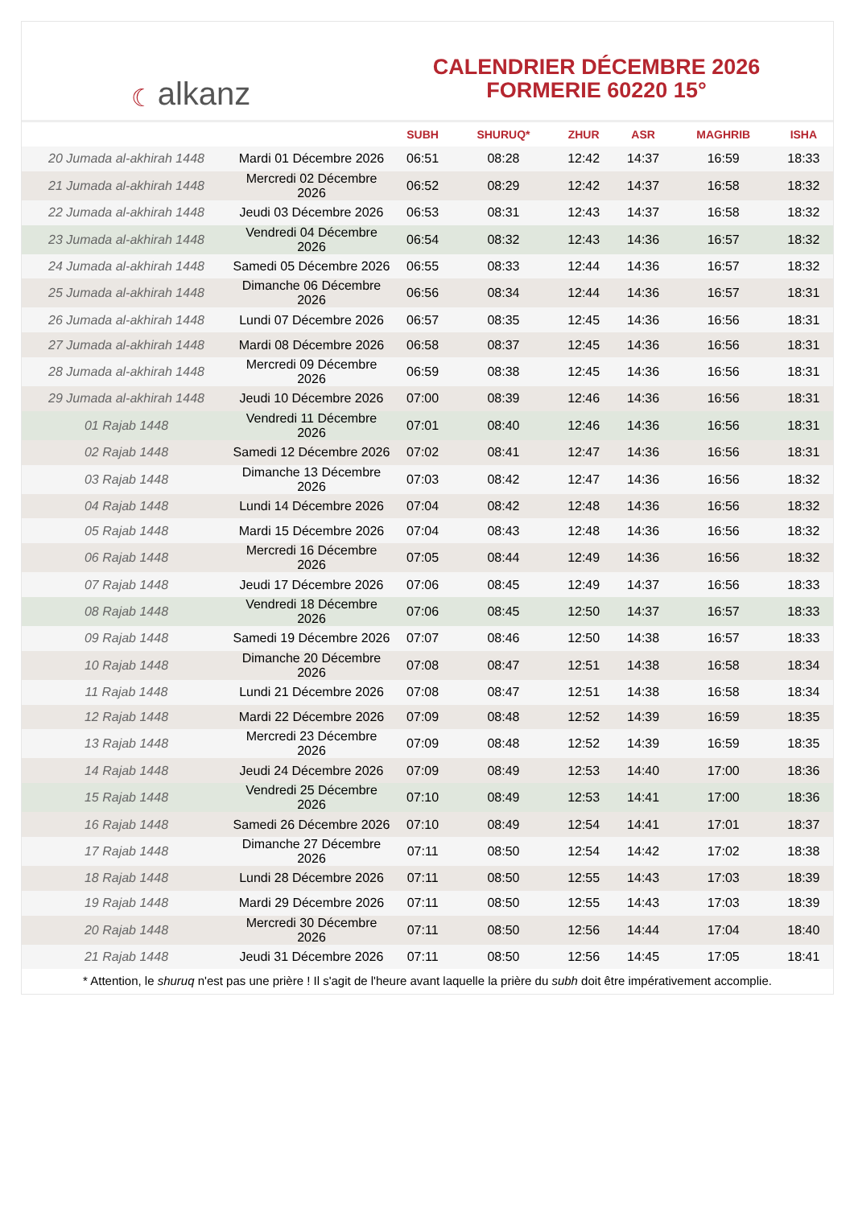☾ alkanz
CALENDRIER DÉCEMBRE 2026
FORMERIE 60220 15°
| | | SUBH | SHURUQ* | ZHUR | ASR | MAGHRIB | ISHA |
| --- | --- | --- | --- | --- | --- | --- | --- |
| 20 Jumada al-akhirah 1448 | Mardi 01 Décembre 2026 | 06:51 | 08:28 | 12:42 | 14:37 | 16:59 | 18:33 |
| 21 Jumada al-akhirah 1448 | Mercredi 02 Décembre 2026 | 06:52 | 08:29 | 12:42 | 14:37 | 16:58 | 18:32 |
| 22 Jumada al-akhirah 1448 | Jeudi 03 Décembre 2026 | 06:53 | 08:31 | 12:43 | 14:37 | 16:58 | 18:32 |
| 23 Jumada al-akhirah 1448 | Vendredi 04 Décembre 2026 | 06:54 | 08:32 | 12:43 | 14:36 | 16:57 | 18:32 |
| 24 Jumada al-akhirah 1448 | Samedi 05 Décembre 2026 | 06:55 | 08:33 | 12:44 | 14:36 | 16:57 | 18:32 |
| 25 Jumada al-akhirah 1448 | Dimanche 06 Décembre 2026 | 06:56 | 08:34 | 12:44 | 14:36 | 16:57 | 18:31 |
| 26 Jumada al-akhirah 1448 | Lundi 07 Décembre 2026 | 06:57 | 08:35 | 12:45 | 14:36 | 16:56 | 18:31 |
| 27 Jumada al-akhirah 1448 | Mardi 08 Décembre 2026 | 06:58 | 08:37 | 12:45 | 14:36 | 16:56 | 18:31 |
| 28 Jumada al-akhirah 1448 | Mercredi 09 Décembre 2026 | 06:59 | 08:38 | 12:45 | 14:36 | 16:56 | 18:31 |
| 29 Jumada al-akhirah 1448 | Jeudi 10 Décembre 2026 | 07:00 | 08:39 | 12:46 | 14:36 | 16:56 | 18:31 |
| 01 Rajab 1448 | Vendredi 11 Décembre 2026 | 07:01 | 08:40 | 12:46 | 14:36 | 16:56 | 18:31 |
| 02 Rajab 1448 | Samedi 12 Décembre 2026 | 07:02 | 08:41 | 12:47 | 14:36 | 16:56 | 18:31 |
| 03 Rajab 1448 | Dimanche 13 Décembre 2026 | 07:03 | 08:42 | 12:47 | 14:36 | 16:56 | 18:32 |
| 04 Rajab 1448 | Lundi 14 Décembre 2026 | 07:04 | 08:42 | 12:48 | 14:36 | 16:56 | 18:32 |
| 05 Rajab 1448 | Mardi 15 Décembre 2026 | 07:04 | 08:43 | 12:48 | 14:36 | 16:56 | 18:32 |
| 06 Rajab 1448 | Mercredi 16 Décembre 2026 | 07:05 | 08:44 | 12:49 | 14:36 | 16:56 | 18:32 |
| 07 Rajab 1448 | Jeudi 17 Décembre 2026 | 07:06 | 08:45 | 12:49 | 14:37 | 16:56 | 18:33 |
| 08 Rajab 1448 | Vendredi 18 Décembre 2026 | 07:06 | 08:45 | 12:50 | 14:37 | 16:57 | 18:33 |
| 09 Rajab 1448 | Samedi 19 Décembre 2026 | 07:07 | 08:46 | 12:50 | 14:38 | 16:57 | 18:33 |
| 10 Rajab 1448 | Dimanche 20 Décembre 2026 | 07:08 | 08:47 | 12:51 | 14:38 | 16:58 | 18:34 |
| 11 Rajab 1448 | Lundi 21 Décembre 2026 | 07:08 | 08:47 | 12:51 | 14:38 | 16:58 | 18:34 |
| 12 Rajab 1448 | Mardi 22 Décembre 2026 | 07:09 | 08:48 | 12:52 | 14:39 | 16:59 | 18:35 |
| 13 Rajab 1448 | Mercredi 23 Décembre 2026 | 07:09 | 08:48 | 12:52 | 14:39 | 16:59 | 18:35 |
| 14 Rajab 1448 | Jeudi 24 Décembre 2026 | 07:09 | 08:49 | 12:53 | 14:40 | 17:00 | 18:36 |
| 15 Rajab 1448 | Vendredi 25 Décembre 2026 | 07:10 | 08:49 | 12:53 | 14:41 | 17:00 | 18:36 |
| 16 Rajab 1448 | Samedi 26 Décembre 2026 | 07:10 | 08:49 | 12:54 | 14:41 | 17:01 | 18:37 |
| 17 Rajab 1448 | Dimanche 27 Décembre 2026 | 07:11 | 08:50 | 12:54 | 14:42 | 17:02 | 18:38 |
| 18 Rajab 1448 | Lundi 28 Décembre 2026 | 07:11 | 08:50 | 12:55 | 14:43 | 17:03 | 18:39 |
| 19 Rajab 1448 | Mardi 29 Décembre 2026 | 07:11 | 08:50 | 12:55 | 14:43 | 17:03 | 18:39 |
| 20 Rajab 1448 | Mercredi 30 Décembre 2026 | 07:11 | 08:50 | 12:56 | 14:44 | 17:04 | 18:40 |
| 21 Rajab 1448 | Jeudi 31 Décembre 2026 | 07:11 | 08:50 | 12:56 | 14:45 | 17:05 | 18:41 |
* Attention, le shuruq n'est pas une prière ! Il s'agit de l'heure avant laquelle la prière du subh doit être impérativement accomplie.